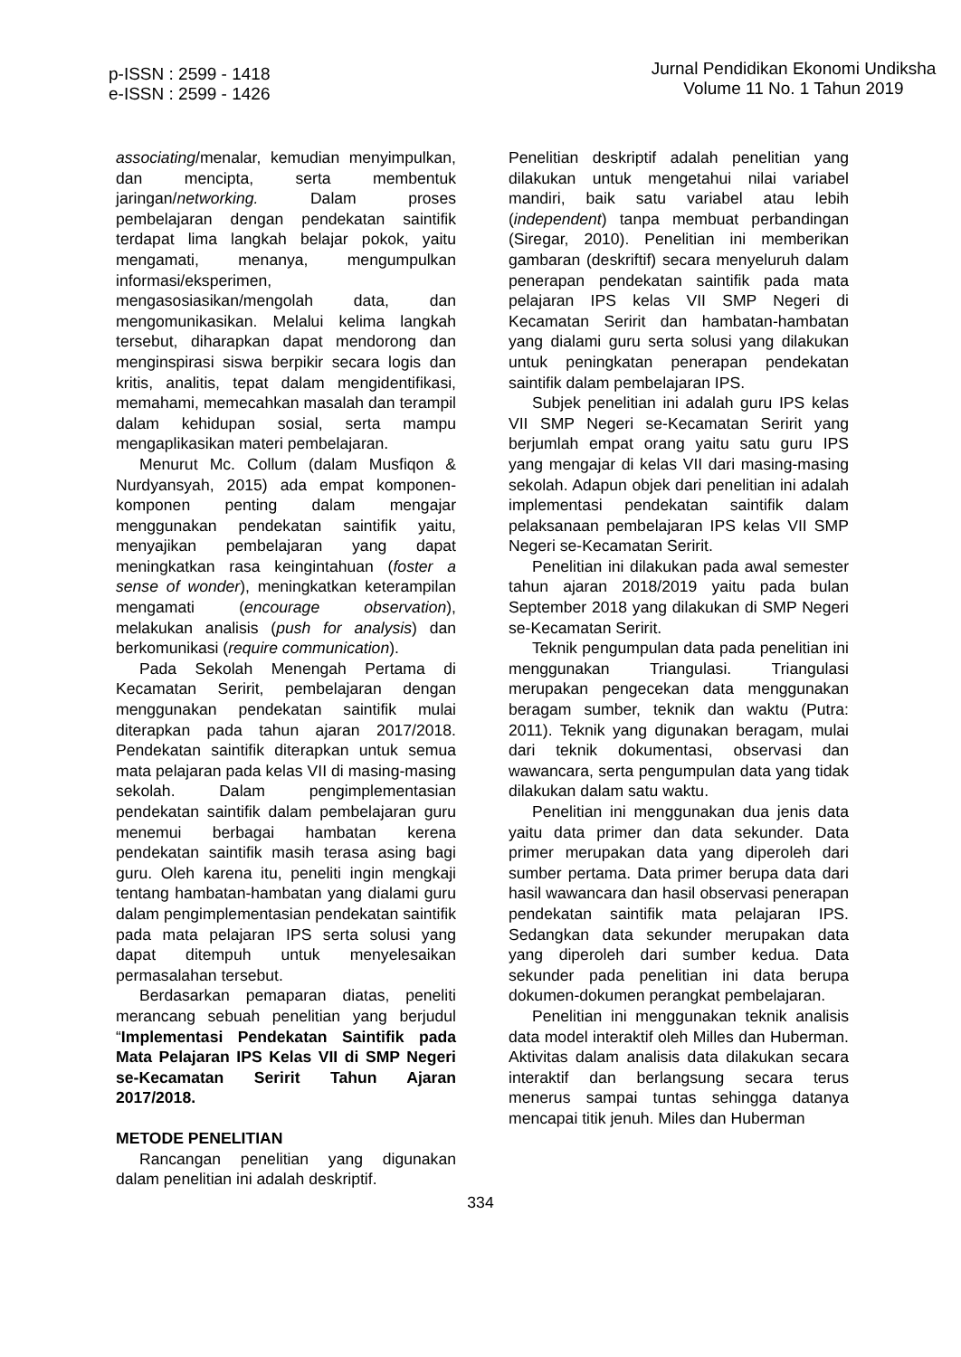p-ISSN : 2599 - 1418
e-ISSN : 2599 - 1426
Jurnal Pendidikan Ekonomi Undiksha
Volume 11 No. 1 Tahun 2019
associating/menalar, kemudian menyimpulkan, dan mencipta, serta membentuk jaringan/networking. Dalam proses pembelajaran dengan pendekatan saintifik terdapat lima langkah belajar pokok, yaitu mengamati, menanya, mengumpulkan informasi/eksperimen, mengasosiasikan/mengolah data, dan mengomunikasikan. Melalui kelima langkah tersebut, diharapkan dapat mendorong dan menginspirasi siswa berpikir secara logis dan kritis, analitis, tepat dalam mengidentifikasi, memahami, memecahkan masalah dan terampil dalam kehidupan sosial, serta mampu mengaplikasikan materi pembelajaran.
Menurut Mc. Collum (dalam Musfiqon & Nurdyansyah, 2015) ada empat komponen-komponen penting dalam mengajar menggunakan pendekatan saintifik yaitu, menyajikan pembelajaran yang dapat meningkatkan rasa keingintahuan (foster a sense of wonder), meningkatkan keterampilan mengamati (encourage observation), melakukan analisis (push for analysis) dan berkomunikasi (require communication).
Pada Sekolah Menengah Pertama di Kecamatan Seririt, pembelajaran dengan menggunakan pendekatan saintifik mulai diterapkan pada tahun ajaran 2017/2018. Pendekatan saintifik diterapkan untuk semua mata pelajaran pada kelas VII di masing-masing sekolah. Dalam pengimplementasian pendekatan saintifik dalam pembelajaran guru menemui berbagai hambatan kerena pendekatan saintifik masih terasa asing bagi guru. Oleh karena itu, peneliti ingin mengkaji tentang hambatan-hambatan yang dialami guru dalam pengimplementasian pendekatan saintifik pada mata pelajaran IPS serta solusi yang dapat ditempuh untuk menyelesaikan permasalahan tersebut.
Berdasarkan pemaparan diatas, peneliti merancang sebuah penelitian yang berjudul “Implementasi Pendekatan Saintifik pada Mata Pelajaran IPS Kelas VII di SMP Negeri se-Kecamatan Seririt Tahun Ajaran 2017/2018.
METODE PENELITIAN
Rancangan penelitian yang digunakan dalam penelitian ini adalah deskriptif.
Penelitian deskriptif adalah penelitian yang dilakukan untuk mengetahui nilai variabel mandiri, baik satu variabel atau lebih (independent) tanpa membuat perbandingan (Siregar, 2010). Penelitian ini memberikan gambaran (deskriftif) secara menyeluruh dalam penerapan pendekatan saintifik pada mata pelajaran IPS kelas VII SMP Negeri di Kecamatan Seririt dan hambatan-hambatan yang dialami guru serta solusi yang dilakukan untuk peningkatan penerapan pendekatan saintifik dalam pembelajaran IPS.
Subjek penelitian ini adalah guru IPS kelas VII SMP Negeri se-Kecamatan Seririt yang berjumlah empat orang yaitu satu guru IPS yang mengajar di kelas VII dari masing-masing sekolah. Adapun objek dari penelitian ini adalah implementasi pendekatan saintifik dalam pelaksanaan pembelajaran IPS kelas VII SMP Negeri se-Kecamatan Seririt.
Penelitian ini dilakukan pada awal semester tahun ajaran 2018/2019 yaitu pada bulan September 2018 yang dilakukan di SMP Negeri se-Kecamatan Seririt.
Teknik pengumpulan data pada penelitian ini menggunakan Triangulasi. Triangulasi merupakan pengecekan data menggunakan beragam sumber, teknik dan waktu (Putra: 2011). Teknik yang digunakan beragam, mulai dari teknik dokumentasi, observasi dan wawancara, serta pengumpulan data yang tidak dilakukan dalam satu waktu.
Penelitian ini menggunakan dua jenis data yaitu data primer dan data sekunder. Data primer merupakan data yang diperoleh dari sumber pertama. Data primer berupa data dari hasil wawancara dan hasil observasi penerapan pendekatan saintifik mata pelajaran IPS. Sedangkan data sekunder merupakan data yang diperoleh dari sumber kedua. Data sekunder pada penelitian ini data berupa dokumen-dokumen perangkat pembelajaran.
Penelitian ini menggunakan teknik analisis data model interaktif oleh Milles dan Huberman. Aktivitas dalam analisis data dilakukan secara interaktif dan berlangsung secara terus menerus sampai tuntas sehingga datanya mencapai titik jenuh. Miles dan Huberman
334